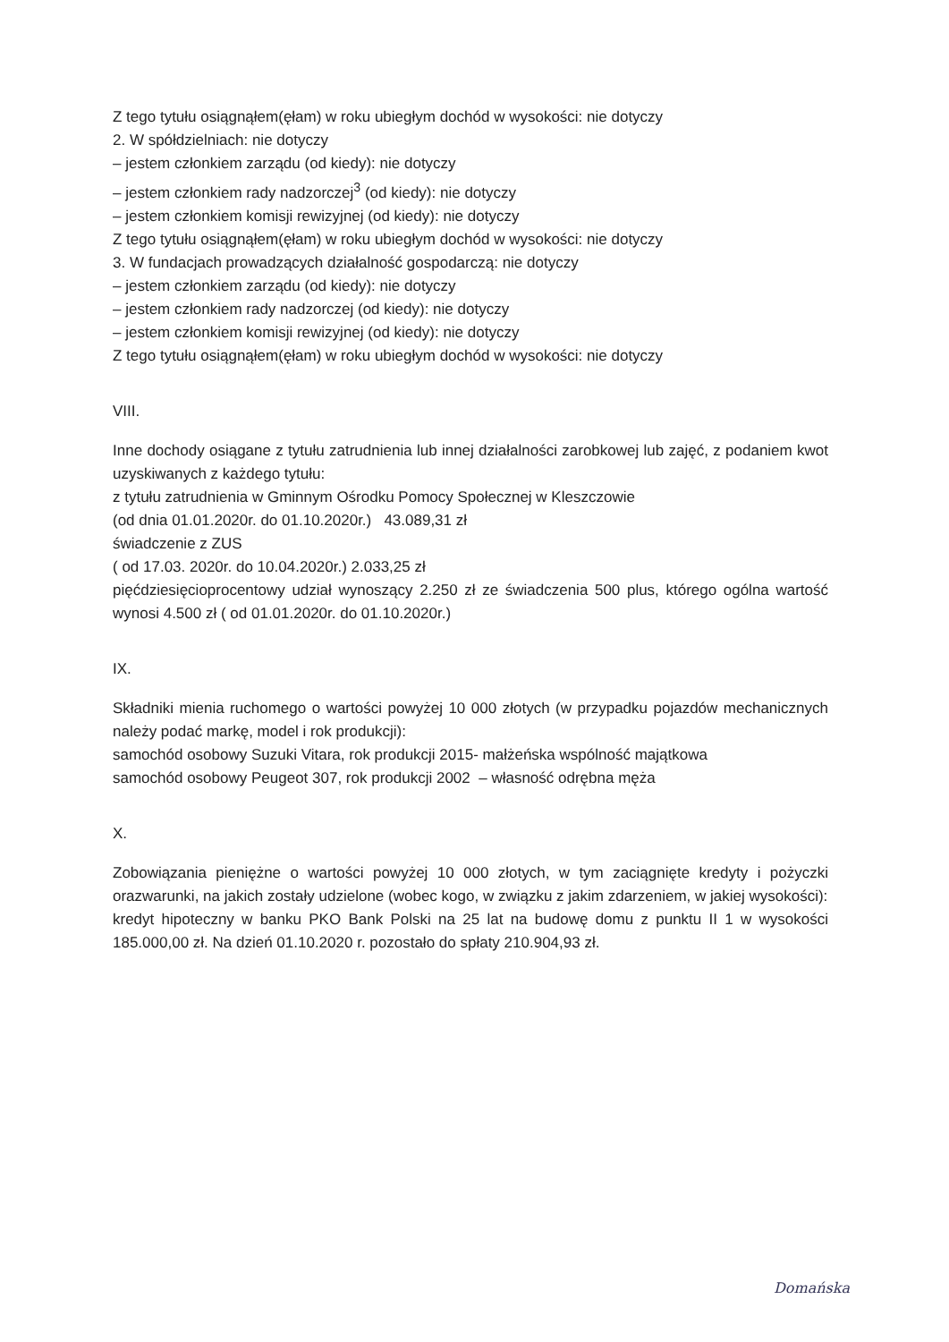Z tego tytułu osiągnąłem(ęłam) w roku ubiegłym dochód w wysokości: nie dotyczy
2. W spółdzielniach: nie dotyczy
– jestem członkiem zarządu (od kiedy): nie dotyczy
– jestem członkiem rady nadzorczej<sup>3</sup> (od kiedy): nie dotyczy
– jestem członkiem komisji rewizyjnej (od kiedy): nie dotyczy
Z tego tytułu osiągnąłem(ęłam) w roku ubiegłym dochód w wysokości: nie dotyczy
3. W fundacjach prowadzących działalność gospodarczą: nie dotyczy
– jestem członkiem zarządu (od kiedy): nie dotyczy
– jestem członkiem rady nadzorczej (od kiedy): nie dotyczy
– jestem członkiem komisji rewizyjnej (od kiedy): nie dotyczy
Z tego tytułu osiągnąłem(ęłam) w roku ubiegłym dochód w wysokości: nie dotyczy
VIII.
Inne dochody osiągane z tytułu zatrudnienia lub innej działalności zarobkowej lub zajęć, z podaniem kwot uzyskiwanych z każdego tytułu:
z tytułu zatrudnienia w Gminnym Ośrodku Pomocy Społecznej w Kleszczowie
(od dnia 01.01.2020r. do 01.10.2020r.) 43.089,31 zł
świadczenie z ZUS
( od 17.03. 2020r. do 10.04.2020r.) 2.033,25 zł
pięćdziesięcioprocentowy udział wynoszący 2.250 zł ze świadczenia 500 plus, którego ogólna wartość wynosi 4.500 zł ( od 01.01.2020r. do 01.10.2020r.)
IX.
Składniki mienia ruchomego o wartości powyżej 10 000 złotych (w przypadku pojazdów mechanicznych należy podać markę, model i rok produkcji):
samochód osobowy Suzuki Vitara, rok produkcji 2015- małżeńska wspólność majątkowa
samochód osobowy Peugeot 307, rok produkcji 2002 – własność odrębna męża
X.
Zobowiązania pieniężne o wartości powyżej 10 000 złotych, w tym zaciągnięte kredyty i pożyczki orazwarunki, na jakich zostały udzielone (wobec kogo, w związku z jakim zdarzeniem, w jakiej wysokości):
kredyt hipoteczny w banku PKO Bank Polski na 25 lat na budowę domu z punktu II 1 w wysokości 185.000,00 zł. Na dzień 01.10.2020 r. pozostało do spłaty 210.904,93 zł.
Domańska